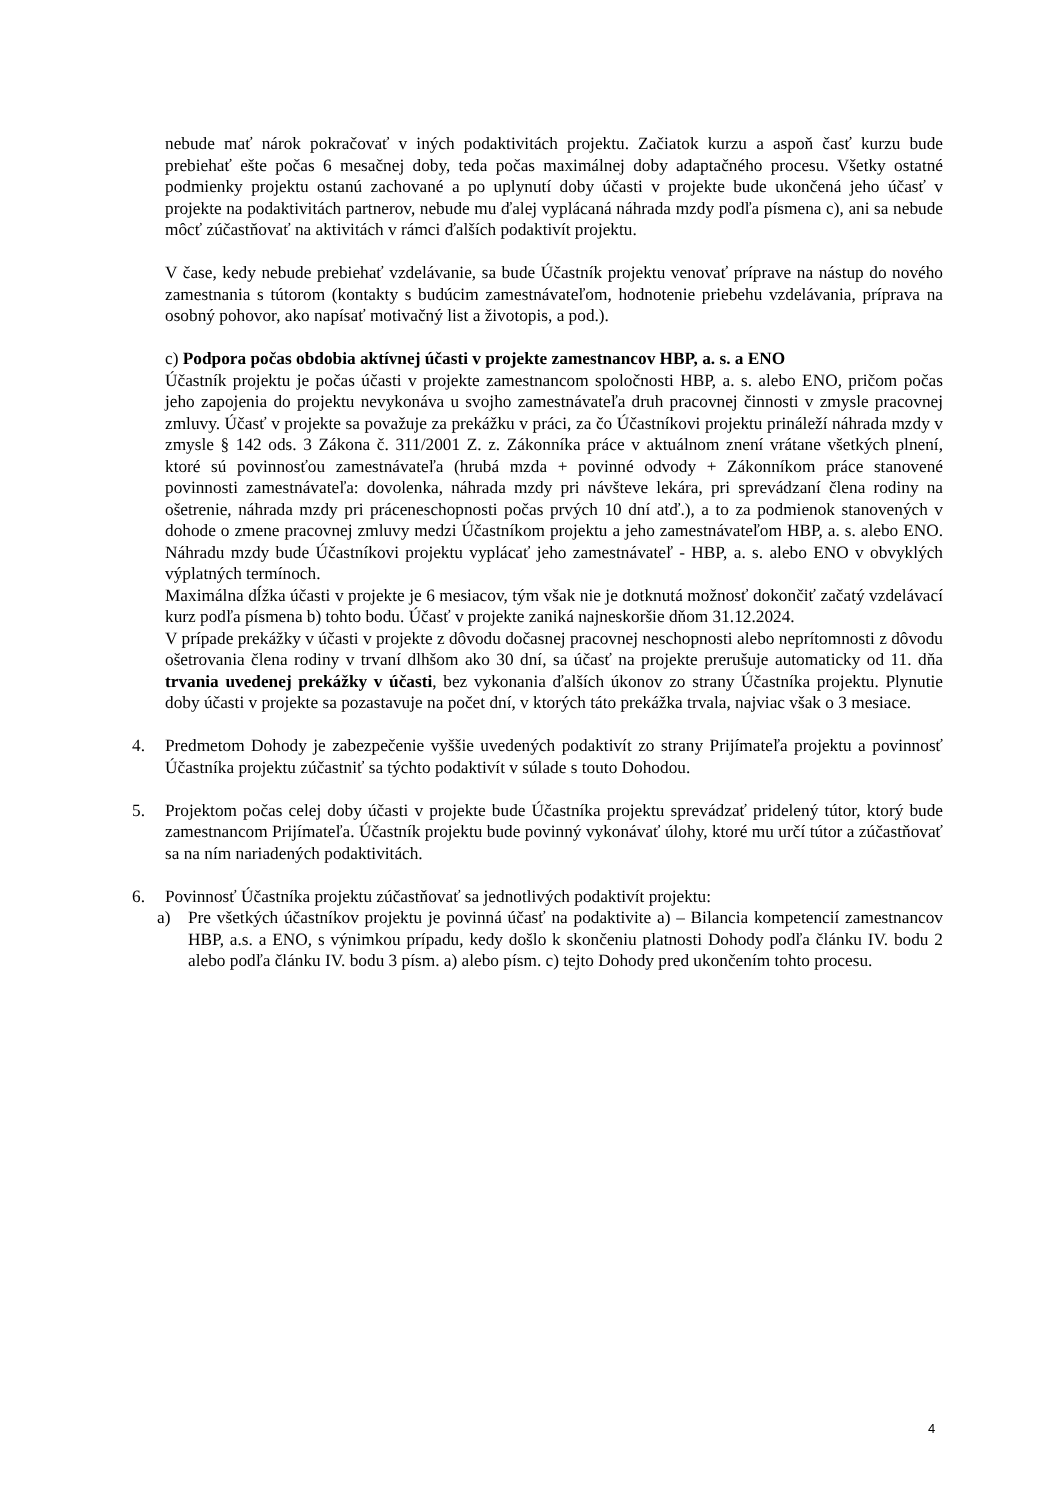nebude mať nárok pokračovať v iných podaktivitách projektu. Začiatok kurzu a aspoň časť kurzu bude prebiehať ešte počas 6 mesačnej doby, teda počas maximálnej doby adaptačného procesu. Všetky ostatné podmienky projektu ostanú zachované a po uplynutí doby účasti v projekte bude ukončená jeho účasť v projekte na podaktivitách partnerov, nebude mu ďalej vyplácaná náhrada mzdy podľa písmena c), ani sa nebude môcť zúčastňovať na aktivitách v rámci ďalších podaktivít projektu.
V čase, kedy nebude prebiehať vzdelávanie, sa bude Účastník projektu venovať príprave na nástup do nového zamestnania s tútorom (kontakty s budúcim zamestnávateľom, hodnotenie priebehu vzdelávania, príprava na osobný pohovor, ako napísať motivačný list a životopis, a pod.).
c) Podpora počas obdobia aktívnej účasti v projekte zamestnancov HBP, a. s. a ENO
Účastník projektu je počas účasti v projekte zamestnancom spoločnosti HBP, a. s. alebo ENO, pričom počas jeho zapojenia do projektu nevykonáva u svojho zamestnávateľa druh pracovnej činnosti v zmysle pracovnej zmluvy. Účasť v projekte sa považuje za prekážku v práci, za čo Účastníkovi projektu prináleží náhrada mzdy v zmysle § 142 ods. 3 Zákona č. 311/2001 Z. z. Zákonníka práce v aktuálnom znení vrátane všetkých plnení, ktoré sú povinnosťou zamestnávateľa (hrubá mzda + povinné odvody + Zákonníkom práce stanovené povinnosti zamestnávateľa: dovolenka, náhrada mzdy pri návšteve lekára, pri sprevádzaní člena rodiny na ošetrenie, náhrada mzdy pri práceneschopnosti počas prvých 10 dní atď.), a to za podmienok stanovených v dohode o zmene pracovnej zmluvy medzi Účastníkom projektu a jeho zamestnávateľom HBP, a. s. alebo ENO. Náhradu mzdy bude Účastníkovi projektu vyplácať jeho zamestnávateľ - HBP, a. s. alebo ENO v obvyklých výplatných termínoch.
Maximálna dĺžka účasti v projekte je 6 mesiacov, tým však nie je dotknutá možnosť dokončiť začatý vzdelávací kurz podľa písmena b) tohto bodu. Účasť v projekte zaniká najneskoršie dňom 31.12.2024.
V prípade prekážky v účasti v projekte z dôvodu dočasnej pracovnej neschopnosti alebo neprítomnosti z dôvodu ošetrovania člena rodiny v trvaní dlhšom ako 30 dní, sa účasť na projekte prerušuje automaticky od 11. dňa trvania uvedenej prekážky v účasti, bez vykonania ďalších úkonov zo strany Účastníka projektu. Plynutie doby účasti v projekte sa pozastavuje na počet dní, v ktorých táto prekážka trvala, najviac však o 3 mesiace.
4. Predmetom Dohody je zabezpečenie vyššie uvedených podaktivít zo strany Prijímateľa projektu a povinnosť Účastníka projektu zúčastniť sa týchto podaktivít v súlade s touto Dohodou.
5. Projektom počas celej doby účasti v projekte bude Účastníka projektu sprevádzať pridelený tútor, ktorý bude zamestnancom Prijímateľa. Účastník projektu bude povinný vykonávať úlohy, ktoré mu určí tútor a zúčastňovať sa na ním nariadených podaktivitách.
6. Povinnosť Účastníka projektu zúčastňovať sa jednotlivých podaktivít projektu:
a) Pre všetkých účastníkov projektu je povinná účasť na podaktivite a) – Bilancia kompetencií zamestnancov HBP, a.s. a ENO, s výnimkou prípadu, kedy došlo k skončeniu platnosti Dohody podľa článku IV. bodu 2 alebo podľa článku IV. bodu 3 písm. a) alebo písm. c) tejto Dohody pred ukončením tohto procesu.
4